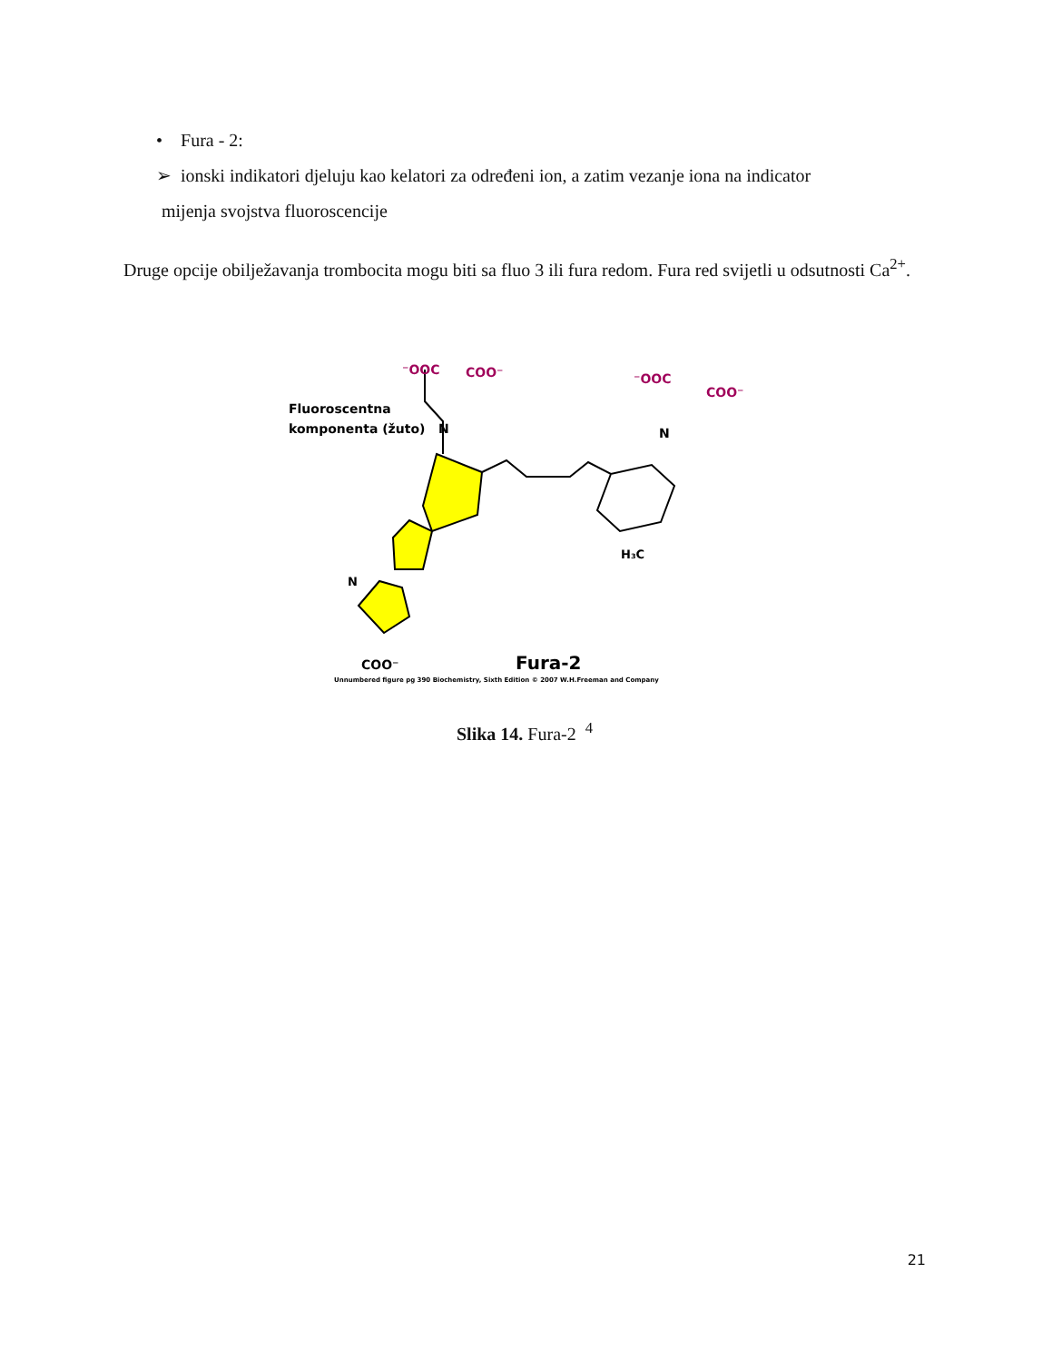• Fura - 2:
➢ ionski indikatori djeluju kao kelatori za određeni ion, a zatim vezanje iona na indicator
mijenja svojstva fluoroscencije
Druge opcije obilježavanja trombocita mogu biti sa fluo 3 ili fura redom. Fura red svijetli u odsutnosti Ca<sup>2+</sup>.
Fluoroscentna
komponenta (žuto)
⁻OOC
COO⁻
N
N
⁻OOC
COO⁻
H₃C
N
COO⁻
Fura-2
Unnumbered figure pg 390 Biochemistry, Sixth Edition © 2007 W.H.Freeman and Company
Slika 14. Fura-2 <sup>4</sup>
21